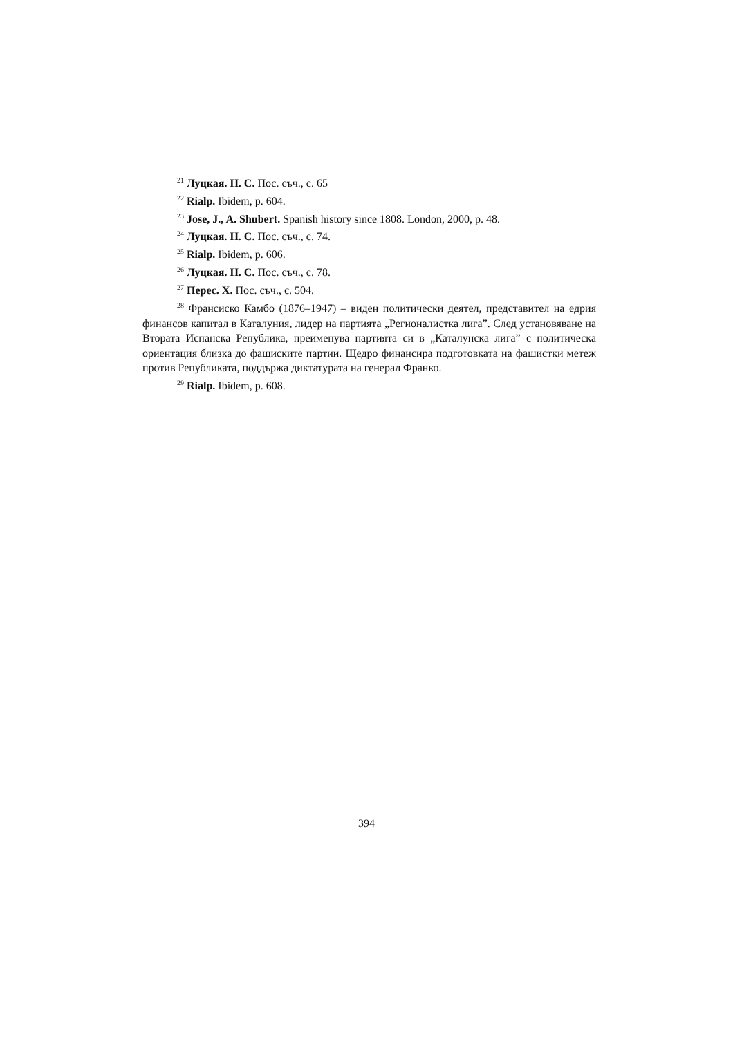<sup>21</sup> Луцкая. Н. С. Пос. съч., с. 65
<sup>22</sup> Rialp. Ibidem, p. 604.
<sup>23</sup> Jose, J., A. Shubert. Spanish history since 1808. London, 2000, p. 48.
<sup>24</sup> Луцкая. Н. С. Пос. съч., с. 74.
<sup>25</sup> Rialp. Ibidem, p. 606.
<sup>26</sup> Луцкая. Н. С. Пос. съч., с. 78.
<sup>27</sup> Перес. Х. Пос. съч., с. 504.
<sup>28</sup> Франсиско Камбо (1876–1947) – виден политически деятел, представител на едрия финансов капитал в Каталуния, лидер на партията „Регионалистка лига”. След установяване на Втората Испанска Република, преименува партията си в „Каталунска лига” с политическа ориентация близка до фашиските партии. Щедро финансира подготовката на фашистки метеж против Републиката, поддържа диктатурата на генерал Франко.
<sup>29</sup> Rialp. Ibidem, p. 608.
394